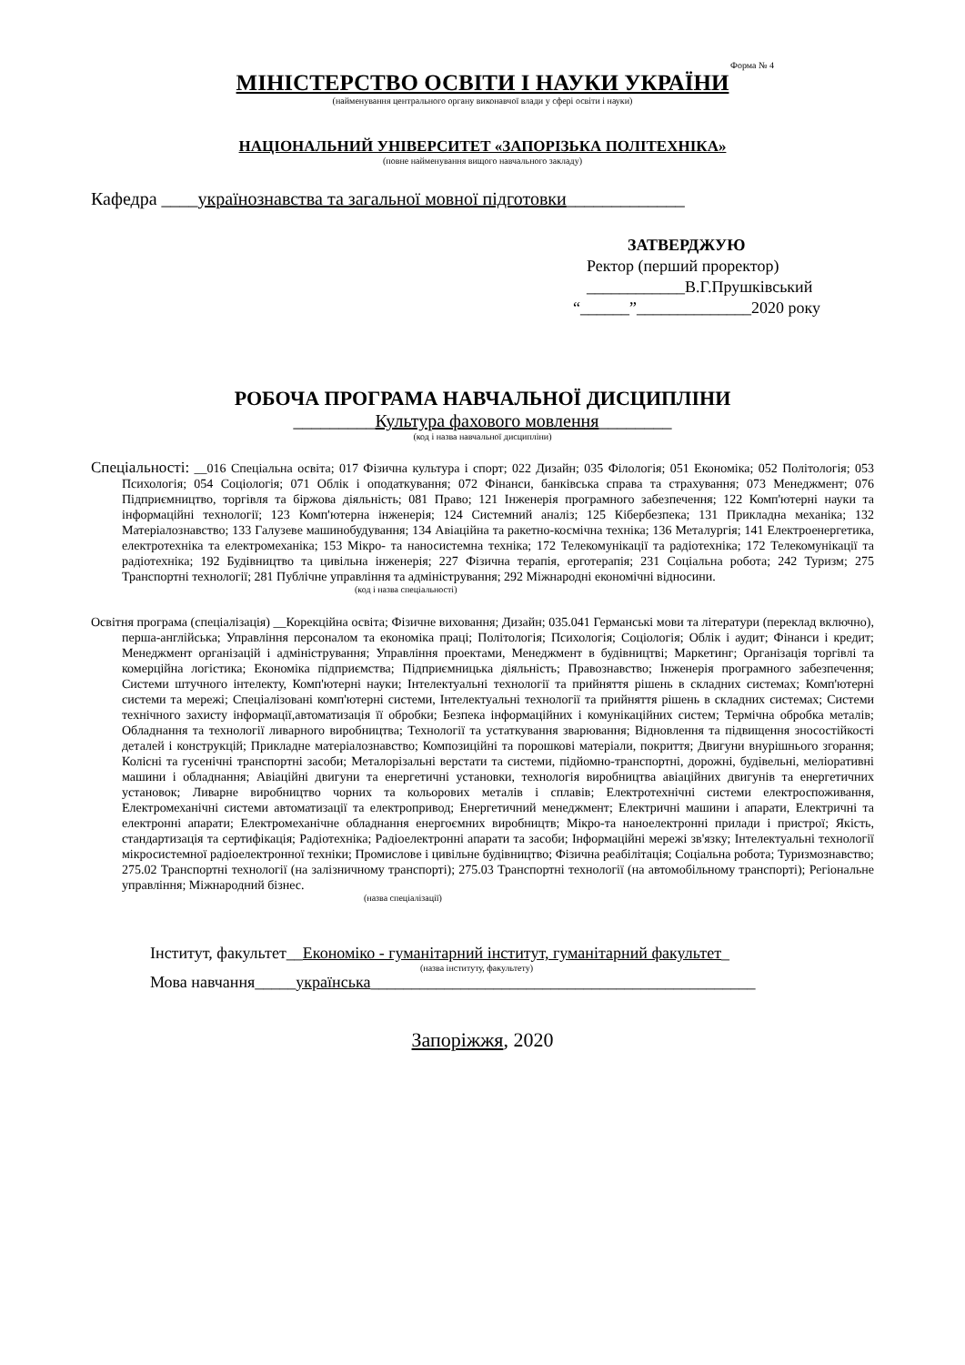Форма № 4
МІНІСТЕРСТВО ОСВІТИ І НАУКИ УКРАЇНИ
(найменування центрального органу виконавчої влади у сфері освіти і науки)
НАЦІОНАЛЬНИЙ УНІВЕРСИТЕТ «ЗАПОРІЗЬКА ПОЛІТЕХНІКА»
(повне найменування вищого навчального закладу)
Кафедра ____українознавства та загальної мовної підготовки_____________
ЗАТВЕРДЖУЮ
Ректор (перший проректор)
____________В.Г.Прушківський
“______”______________2020 року
РОБОЧА ПРОГРАМА НАВЧАЛЬНОЇ ДИСЦИПЛІНИ
_________Культура фахового мовлення________
(код і назва навчальної дисципліни)
Спеціальності: __016 Спеціальна освіта; 017 Фізична культура і спорт; 022 Дизайн; 035 Філологія; 051 Економіка; 052 Політологія; 053 Психологія; 054 Соціологія; 071 Облік і оподаткування; 072 Фінанси, банківська справа та страхування; 073 Менеджмент; 076 Підприємництво, торгівля та біржова діяльність; 081 Право; 121 Інженерія програмного забезпечення; 122 Комп'ютерні науки та інформаційні технології; 123 Комп'ютерна інженерія; 124 Системний аналіз; 125 Кібербезпека; 131 Прикладна механіка; 132 Матеріалознавство; 133 Галузеве машинобудування; 134 Авіаційна та ракетно-космічна техніка; 136 Металургія; 141 Електроенергетика, електротехніка та електромеханіка; 153 Мікро- та наносистемна техніка; 172 Телекомунікації та радіотехніка; 172 Телекомунікації та радіотехніка; 192 Будівництво та цивільна інженерія; 227 Фізична терапія, ерготерапія; 231 Соціальна робота; 242 Туризм; 275 Транспортні технології; 281 Публічне управління та адміністрування; 292 Міжнародні економічні відносини.
(код і назва спеціальності)
Освітня програма (спеціалізація) __Корекційна освіта; Фізичне виховання; Дизайн; 035.041 Германські мови та літератури (переклад включно), перша-англійська; Управління персоналом та економіка праці; Політологія; Психологія; Соціологія; Облік і аудит; Фінанси і кредит; Менеджмент організацій і адміністрування; Управління проектами, Менеджмент в будівництві; Маркетинг; Організація торгівлі та комерційна логістика; Економіка підприємства; Підприємницька діяльність; Правознавство; Інженерія програмного забезпечення; Системи штучного інтелекту, Комп'ютерні науки; Інтелектуальні технології та прийняття рішень в складних системах; Комп'ютерні системи та мережі; Спеціалізовані комп'ютерні системи, Інтелектуальні технології та прийняття рішень в складних системах; Системи технічного захисту інформації,автоматизація її обробки; Безпека інформаційних і комунікаційних систем; Термічна обробка металів; Обладнання та технології ливарного виробництва; Технології та устаткування зварювання; Відновлення та підвищення зносостійкості деталей і конструкцій; Прикладне матеріалознавство; Композиційні та порошкові матеріали, покриття; Двигуни внурішнього згорання; Колісні та гусенічні транспортні засоби; Металорізальні верстати та системи, підйомно-транспортні, дорожні, будівельні, меліоративні машини і обладнання; Авіаційні двигуни та енергетичні установки, технологія виробництва авіаційних двигунів та енергетичних установок; Ливарне виробництво чорних та кольорових металів і сплавів; Електротехнічні системи електроспоживання, Електромеханічні системи автоматизації та електропривод; Енергетичний менеджмент; Електричні машини і апарати, Електричні та електронні апарати; Електромеханічне обладнання енергоємних виробництв; Мікро-та наноелектронні прилади і пристрої; Якість, стандартизація та сертифікація; Радіотехніка; Радіоелектронні апарати та засоби; Інформаційні мережі зв'язку; Інтелектуальні технології мікросистемної радіоелектронної техніки; Промислове і цивільне будівництво; Фізична реабілітація; Соціальна робота; Туризмознавство; 275.02 Транспортні технології (на залізничному транспорті); 275.03 Транспортні технології (на автомобільному транспорті); Регіональне управління; Міжнародний бізнес.
(назва спеціалізації)
Інститут, факультет__Економіко - гуманітарний інститут, гуманітарний факультет_
(назва інституту, факультету)
Мова навчання_____українська_______________________________________________
Запоріжжя, 2020